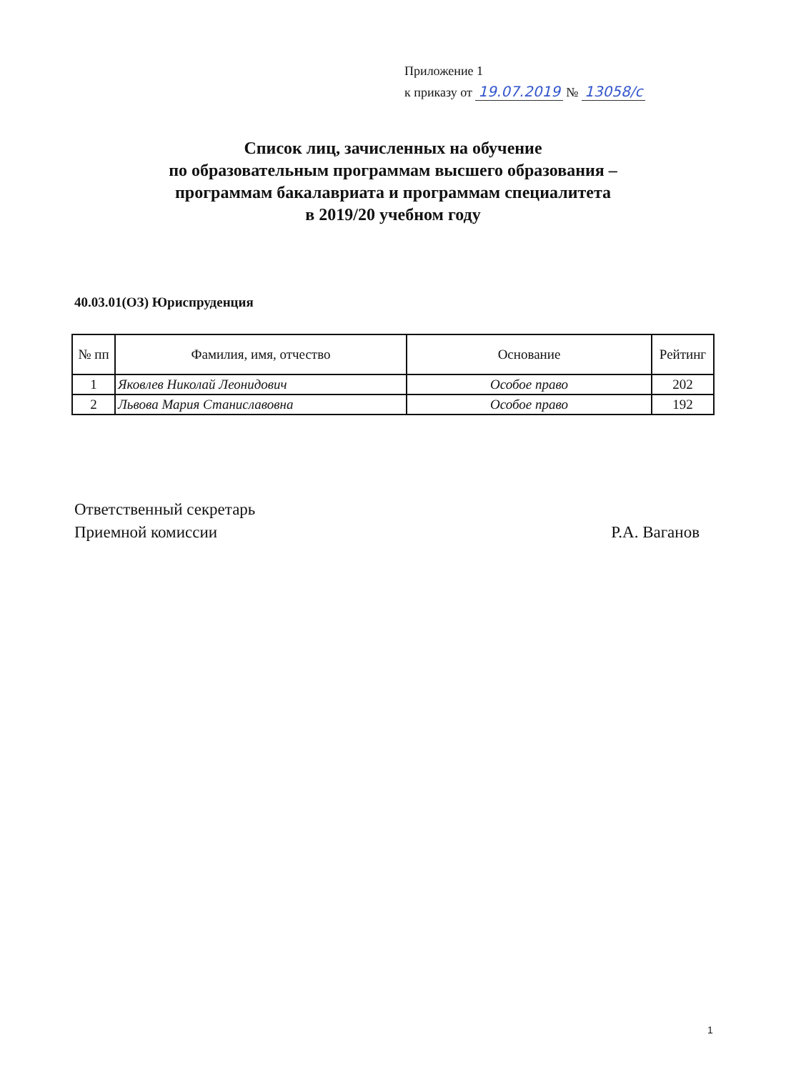Приложение 1
к приказу от 19.07.2019 № 13058/с
Список лиц, зачисленных на обучение
по образовательным программам высшего образования –
программам бакалавриата и программам специалитета
в 2019/20 учебном году
40.03.01(ОЗ) Юриспруденция
| № пп | Фамилия, имя, отчество | Основание | Рейтинг |
| --- | --- | --- | --- |
| 1 | Яковлев Николай Леонидович | Особое право | 202 |
| 2 | Львова Мария Станиславовна | Особое право | 192 |
Ответственный секретарь
Приемной комиссии
Р.А. Ваганов
1